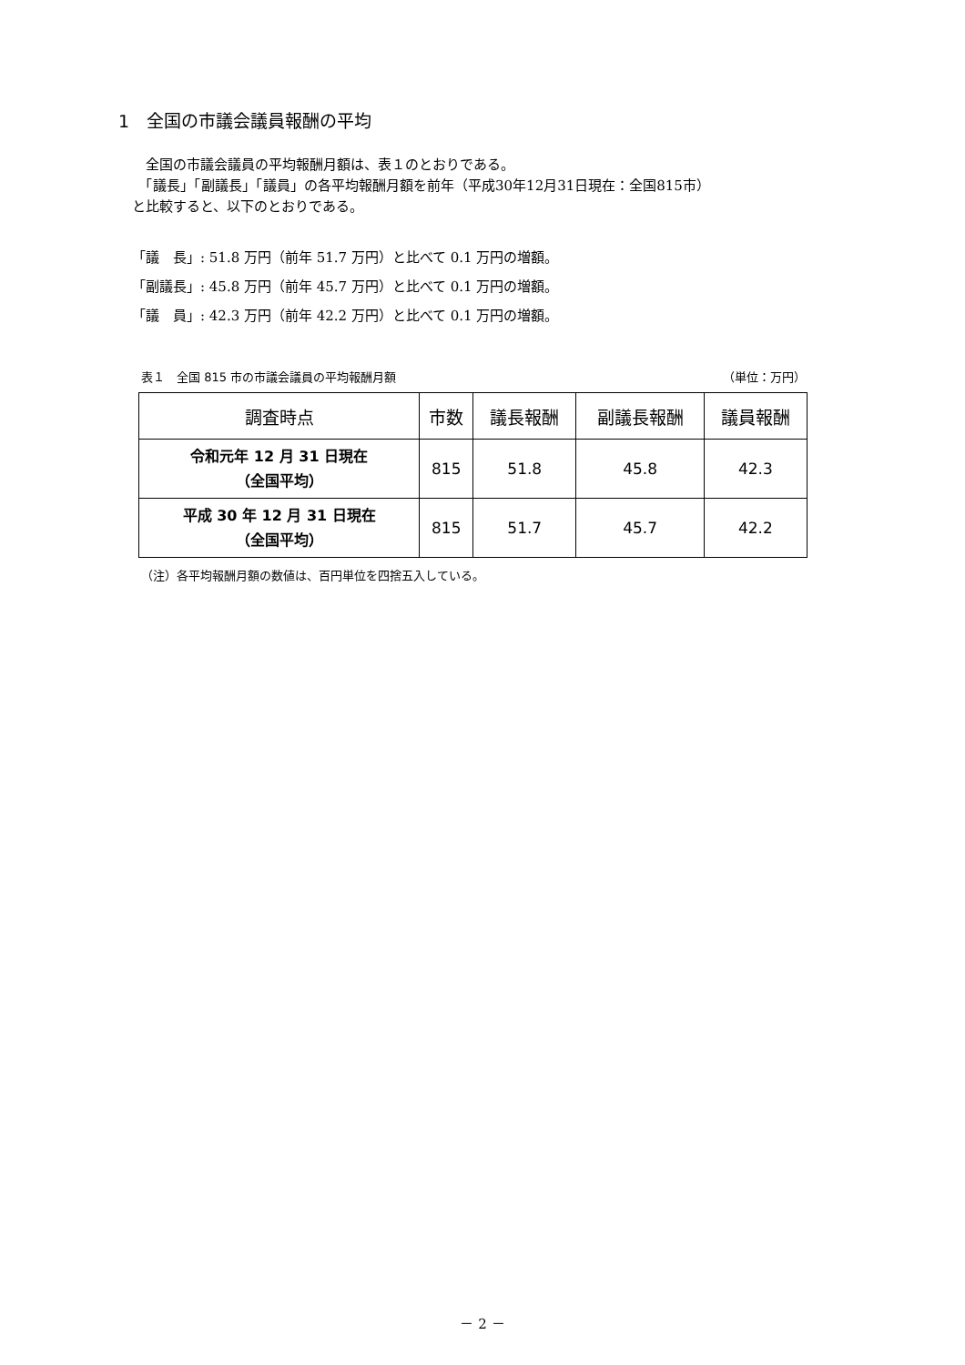1　全国の市議会議員報酬の平均
　全国の市議会議員の平均報酬月額は、表１のとおりである。
　「議長」「副議長」「議員」の各平均報酬月額を前年（平成30年12月31日現在：全国815市）
と比較すると、以下のとおりである。
「議　長」: 51.8 万円（前年 51.7 万円）と比べて 0.1 万円の増額。
「副議長」: 45.8 万円（前年 45.7 万円）と比べて 0.1 万円の増額。
「議　員」: 42.3 万円（前年 42.2 万円）と比べて 0.1 万円の増額。
表１　全国 815 市の市議会議員の平均報酬月額 （単位：万円）
| 調査時点 | 市数 | 議長報酬 | 副議長報酬 | 議員報酬 |
| --- | --- | --- | --- | --- |
| 令和元年 12 月 31 日現在 （全国平均） | 815 | 51.8 | 45.8 | 42.3 |
| 平成 30 年 12 月 31 日現在 （全国平均） | 815 | 51.7 | 45.7 | 42.2 |
（注）各平均報酬月額の数値は、百円単位を四捨五入している。
－ 2 －